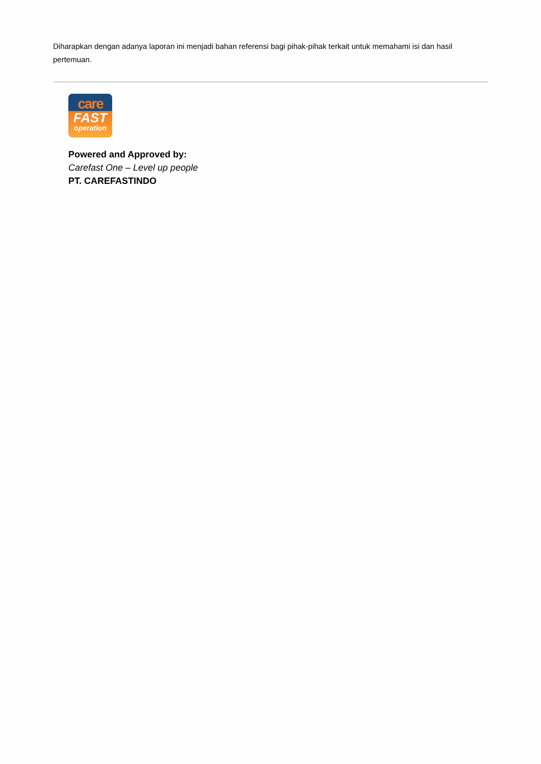Diharapkan dengan adanya laporan ini menjadi bahan referensi bagi pihak-pihak terkait untuk memahami isi dan hasil pertemuan.
care
FAST
operation
Powered and Approved by:
Carefast One – Level up people
PT. CAREFASTINDO